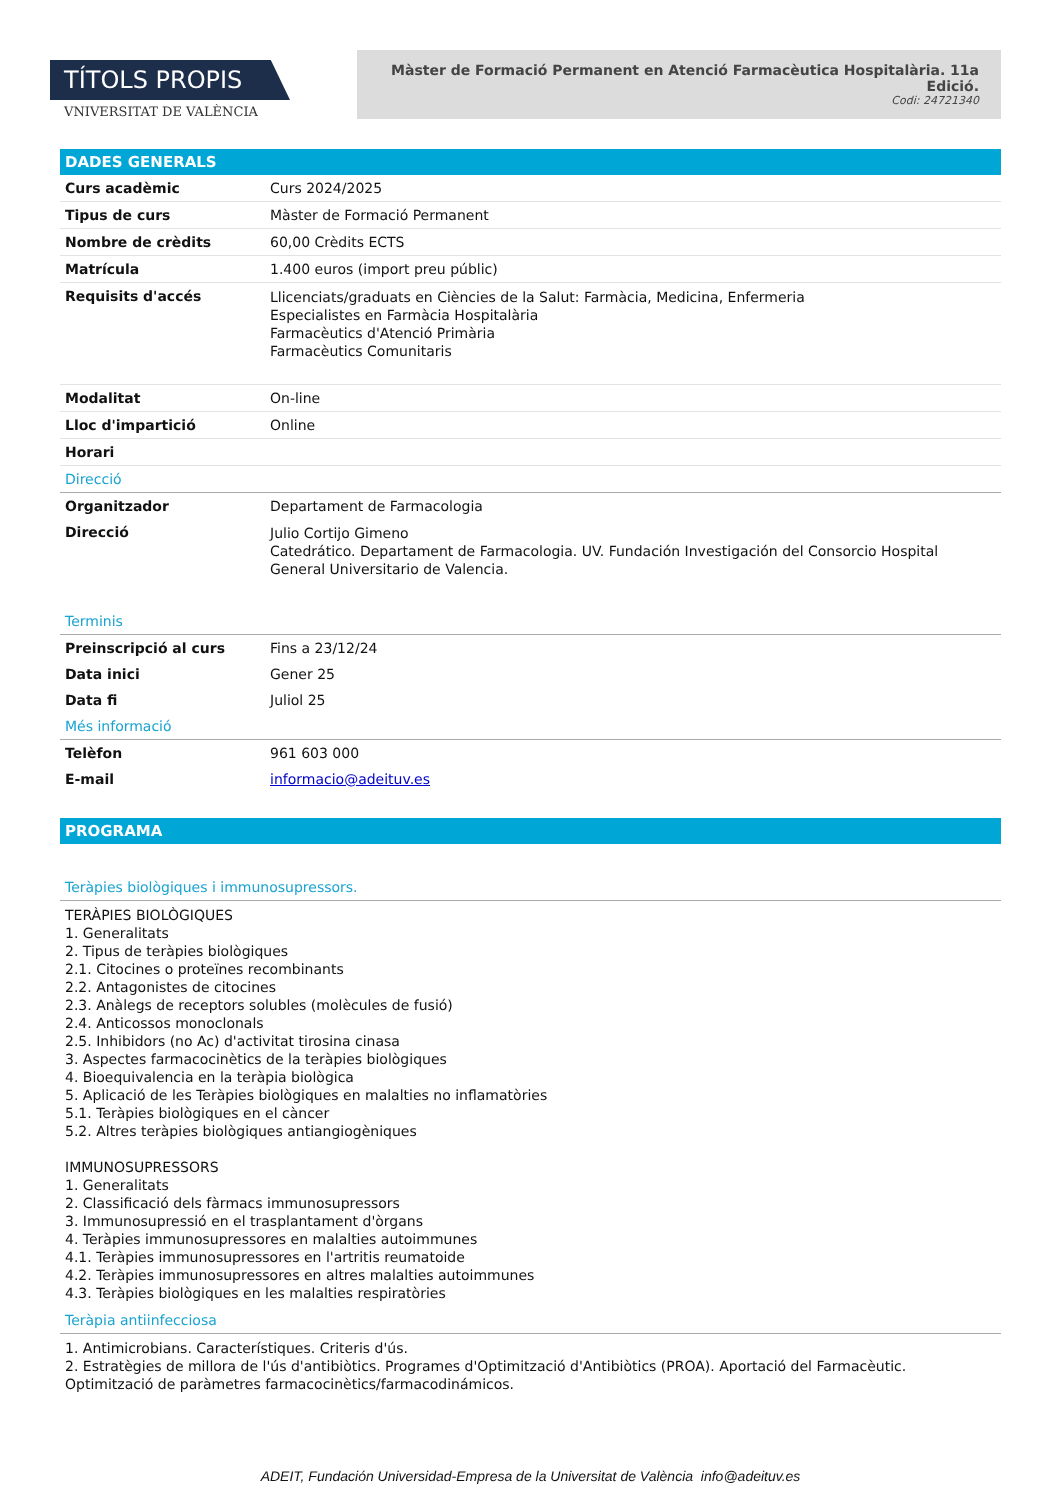TÍTOLS PROPIS
VNIVERSITAT DE VALÈNCIA
Màster de Formació Permanent en Atenció Farmacèutica Hospitalària. 11a Edició.
Codi: 24721340
DADES GENERALS
| Curs acadèmic | Curs 2024/2025 |
| Tipus de curs | Màster de Formació Permanent |
| Nombre de crèdits | 60,00 Crèdits ECTS |
| Matrícula | 1.400 euros (import preu públic) |
| Requisits d'accés | Llicenciats/graduats en Ciències de la Salut: Farmàcia, Medicina, Enfermeria Especialistes en Farmàcia Hospitalària Farmacèutics d'Atenció Primària Farmacèutics Comunitaris |
| Modalitat | On-line |
| Lloc d'impartició | Online |
| Horari | |
Direcció
| Organitzador | Departament de Farmacologia |
| Direcció | Julio Cortijo Gimeno Catedrático. Departament de Farmacologia. UV. Fundación Investigación del Consorcio Hospital General Universitario de Valencia. |
Terminis
| Preinscripció al curs | Fins a 23/12/24 |
| Data inici | Gener 25 |
| Data fi | Juliol 25 |
Més informació
| Telèfon | 961 603 000 |
| E-mail | informacio@adeituv.es |
PROGRAMA
Teràpies biològiques i immunosupressors.
TERÀPIES BIOLÒGIQUES
1. Generalitats
2. Tipus de teràpies biològiques
2.1. Citocines o proteïnes recombinants
2.2. Antagonistes de citocines
2.3. Anàlegs de receptors solubles (molècules de fusió)
2.4. Anticossos monoclonals
2.5. Inhibidors (no Ac) d'activitat tirosina cinasa
3. Aspectes farmacocinètics de la teràpies biològiques
4. Bioequivalencia en la teràpia biològica
5. Aplicació de les Teràpies biològiques en malalties no inflamatòries
5.1. Teràpies biològiques en el càncer
5.2. Altres teràpies biològiques antiangiogèniques
IMMUNOSUPRESSORS
1. Generalitats
2. Classificació dels fàrmacs immunosupressors
3. Immunosupressió en el trasplantament d'òrgans
4. Teràpies immunosupressores en malalties autoimmunes
4.1. Teràpies immunosupressores en l'artritis reumatoide
4.2. Teràpies immunosupressores en altres malalties autoimmunes
4.3. Teràpies biològiques en les malalties respiratòries
Teràpia antiinfecciosa
1. Antimicrobians. Característiques. Criteris d'ús.
2. Estratègies de millora de l'ús d'antibiòtics. Programes d'Optimització d'Antibiòtics (PROA). Aportació del Farmacèutic. Optimització de paràmetres farmacocinètics/farmacodinámicos.
ADEIT, Fundación Universidad-Empresa de la Universitat de València info@adeituv.es